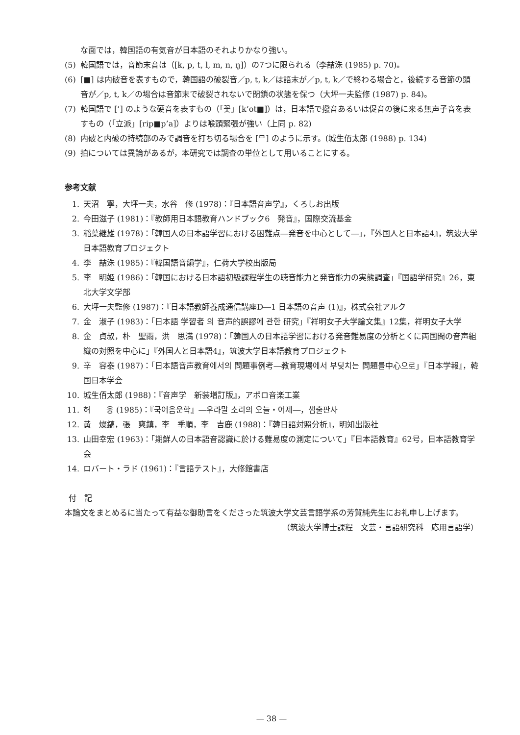な面では，韓国語の有気音が日本語のそれよりかなり強い。
(5) 韓国語では，音節末音は（[k, p, t, l, m, n, ŋ]）の7つに限られる（李喆洙 (1985) p. 70)。
(6) [■] は内破音を表すもので，韓国語の破裂音／p, t, k／は語末が／p, t, k／で終わる場合と，後続する音節の頭音が／p, t, k／の場合は音節末で破裂されないで閉鎖の状態を保つ（大坪一夫監修 (1987) p. 84)。
(7) 韓国語で [’] のような硬音を表すもの（「꽃」[k’ot■]）は，日本語で撥音あるいは促音の後に来る無声子音を表すもの（「立派」[rip■p’a]）よりは喉頭緊張が強い（上同 p. 82)
(8) 内破と内破の持続部のみで調音を打ち切る場合を [ᄆ] のように示す。(城生佰太郎 (1988) p. 134)
(9) 拍については異論があるが，本研究では調査の単位として用いることにする。
参考文献
1. 天沼　寧，大坪一夫，水谷　修 (1978)：『日本語音声学』，くろしお出版
2. 今田滋子 (1981)：『教師用日本語教育ハンドブック6　発音』，国際交流基金
3. 稲葉継雄 (1978)：「韓国人の日本語学習における困難点―発音を中心として―」，『外国人と日本語4』，筑波大学日本語教育プロジェクト
4. 李　喆洙 (1985)：『韓国語音韻学』，仁荷大学校出版局
5. 李　明姫 (1986)：「韓国における日本語初級課程学生の聴音能力と発音能力の実態調査」『国語学研究』26，東北大学文学部
6. 大坪一夫監修 (1987)：『日本語教師養成通信講座D―1 日本語の音声 (1)』，株式会社アルク
7. 金　淑子 (1983)：「日本語 学習者 의 音声的誤謬에 관한 研究」『祥明女子大学論文集』12集，祥明女子大学
8. 金　貞叔，朴　聖雨，洪　思満 (1978)：「韓国人の日本語学習における発音難易度の分析とくに両国間の音声組織の対照を中心に」『外国人と日本語4』，筑波大学日本語教育プロジェクト
9. 辛　容泰 (1987)：「日本語音声教育에서의 問題事例考―教育現場에서 부딪치는 問題를中心으로」『日本学報』，韓国日本学会
10. 城生佰太郎 (1988)：『音声学　新装増訂版』，アポロ音楽工業
11. 허　　웅 (1985)：『국어음운학』―우라말 소리의 오늘・어제―，샘출판사
12. 黄　燦鎬，張　爽鎮，李　季順，李　吉鹿 (1988)：『韓日語対照分析』，明知出版社
13. 山田幸宏 (1963)：「期鮮人の日本語音認識に於ける難易度の測定について」『日本語教育』62号，日本語教育学会
14. ロバート・ラド (1961)：『言語テスト』，大修館書店
付　記
本論文をまとめるに当たって有益な御助言をくださった筑波大学文芸言語学系の芳賀純先生にお礼申し上げます。
（筑波大学博士課程　文芸・言語研究科　応用言語学）
— 38 —